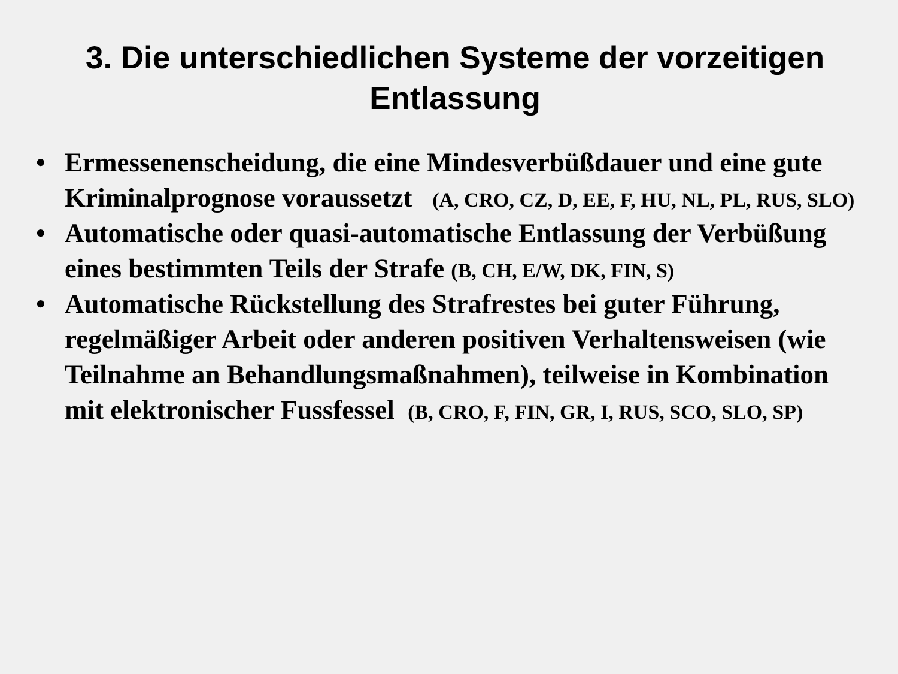3. Die unterschiedlichen Systeme der vorzeitigen Entlassung
• Ermessenenscheidung, die eine Mindesverbüßdauer und eine gute Kriminalprognose voraussetzt (A, CRO, CZ, D, EE, F, HU, NL, PL, RUS, SLO)
• Automatische oder quasi-automatische Entlassung der Verbüßung eines bestimmten Teils der Strafe (B, CH, E/W, DK, FIN, S)
• Automatische Rückstellung des Strafrestes bei guter Führung, regelmäßiger Arbeit oder anderen positiven Verhaltensweisen (wie Teilnahme an Behandlungsmaßnahmen), teilweise in Kombination mit elektronischer Fussfessel (B, CRO, F, FIN, GR, I, RUS, SCO, SLO, SP)